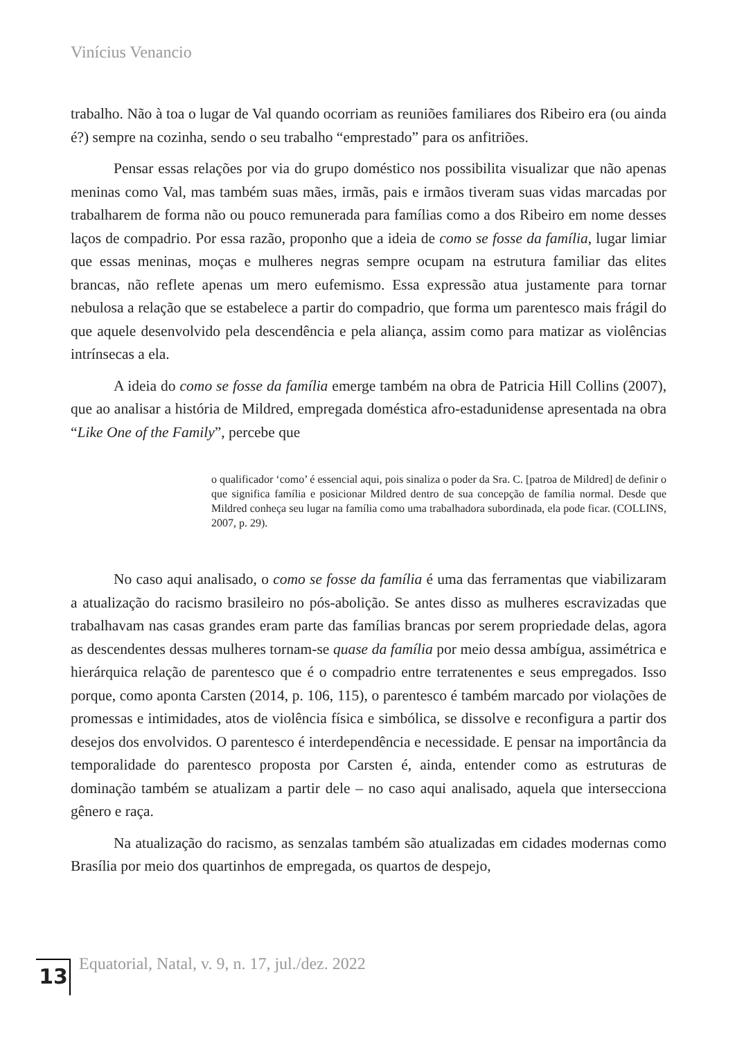Vinícius Venancio
trabalho. Não à toa o lugar de Val quando ocorriam as reuniões familiares dos Ribeiro era (ou ainda é?) sempre na cozinha, sendo o seu trabalho “emprestado” para os anfitriões.
Pensar essas relações por via do grupo doméstico nos possibilita visualizar que não apenas meninas como Val, mas também suas mães, irmãs, pais e irmãos tiveram suas vidas marcadas por trabalharem de forma não ou pouco remunerada para famílias como a dos Ribeiro em nome desses laços de compadrio. Por essa razão, proponho que a ideia de como se fosse da família, lugar limiar que essas meninas, moças e mulheres negras sempre ocupam na estrutura familiar das elites brancas, não reflete apenas um mero eufemismo. Essa expressão atua justamente para tornar nebulosa a relação que se estabelece a partir do compadrio, que forma um parentesco mais frágil do que aquele desenvolvido pela descendência e pela aliança, assim como para matizar as violências intrínsecas a ela.
A ideia do como se fosse da família emerge também na obra de Patricia Hill Collins (2007), que ao analisar a história de Mildred, empregada doméstica afro-estadunidense apresentada na obra “Like One of the Family”, percebe que
o qualificador ‘como’ é essencial aqui, pois sinaliza o poder da Sra. C. [patroa de Mildred] de definir o que significa família e posicionar Mildred dentro de sua concepção de família normal. Desde que Mildred conheça seu lugar na família como uma trabalhadora subordinada, ela pode ficar. (COLLINS, 2007, p. 29).
No caso aqui analisado, o como se fosse da família é uma das ferramentas que viabilizaram a atualização do racismo brasileiro no pós-abolição. Se antes disso as mulheres escravizadas que trabalhavam nas casas grandes eram parte das famílias brancas por serem propriedade delas, agora as descendentes dessas mulheres tornam-se quase da família por meio dessa ambígua, assimétrica e hierárquica relação de parentesco que é o compadrio entre terratenentes e seus empregados. Isso porque, como aponta Carsten (2014, p. 106, 115), o parentesco é também marcado por violações de promessas e intimidades, atos de violência física e simbólica, se dissolve e reconfigura a partir dos desejos dos envolvidos. O parentesco é interdependência e necessidade. E pensar na importância da temporalidade do parentesco proposta por Carsten é, ainda, entender como as estruturas de dominação também se atualizam a partir dele – no caso aqui analisado, aquela que intersecciona gênero e raça.
Na atualização do racismo, as senzalas também são atualizadas em cidades modernas como Brasília por meio dos quartinhos de empregada, os quartos de despejo,
13
Equatorial, Natal, v. 9, n. 17, jul./dez. 2022